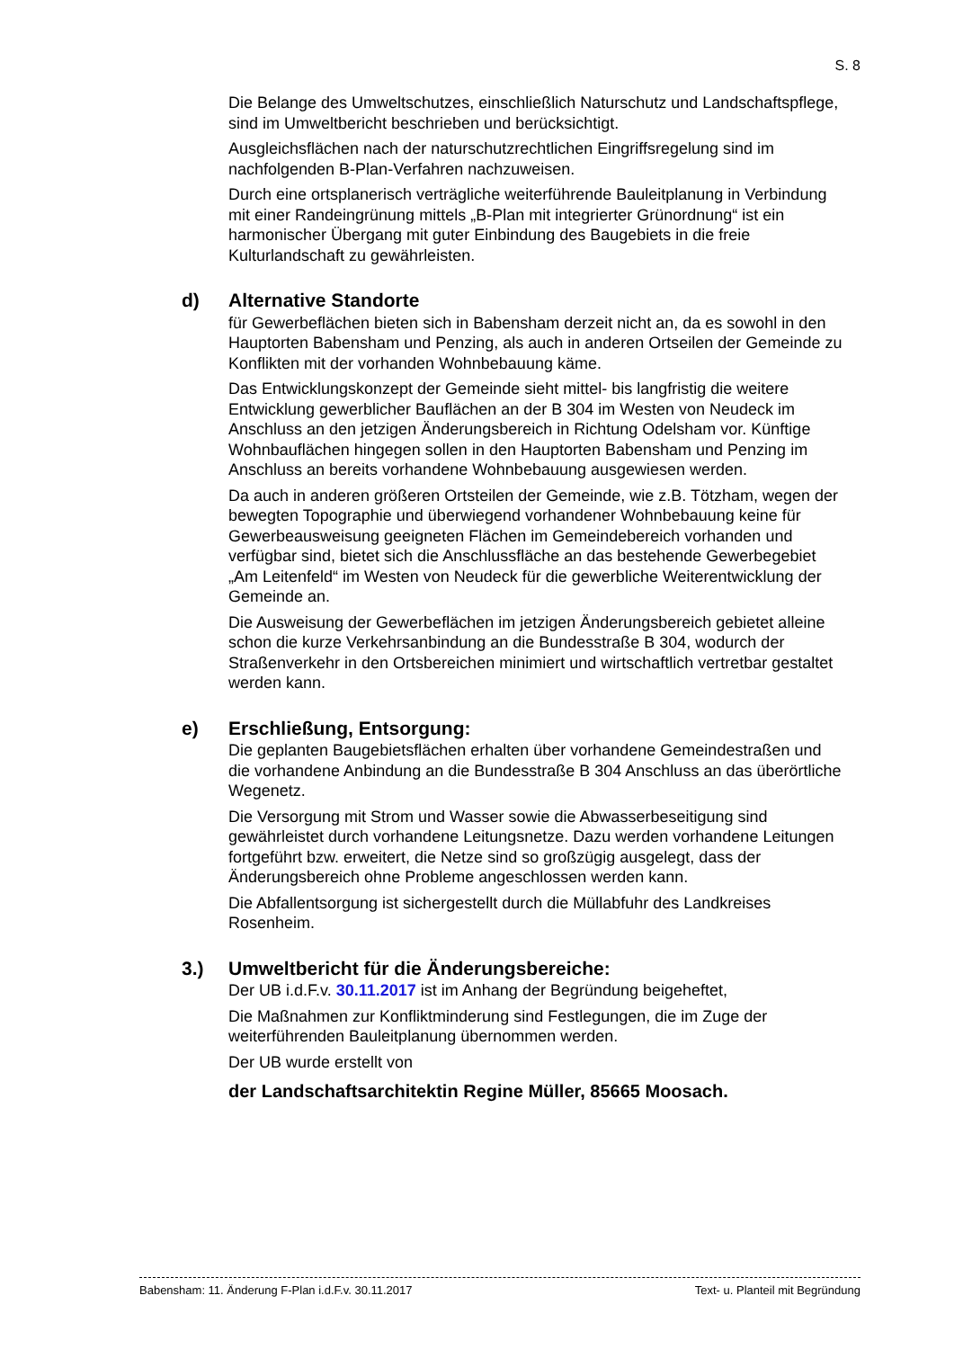S. 8
Die Belange des Umweltschutzes, einschließlich Naturschutz und Land­schaftspflege, sind im Umweltbericht beschrieben und berücksichtigt.
Ausgleichsflächen nach der naturschutzrechtlichen Eingriffsregelung sind im nachfolgenden B-Plan-Verfahren nachzuweisen.
Durch eine ortsplanerisch verträgliche weiterführende Bauleitplanung in Ver­bindung mit einer Randeingrünung mittels „B-Plan mit integrierter Grünord­nung“ ist ein harmonischer Übergang mit guter Einbindung des Baugebiets in die freie Kulturlandschaft zu gewährleisten.
d) Alternative Standorte
für Gewerbeflächen bieten sich in Babensham derzeit nicht an, da es sowohl in den Hauptorten Babensham und Penzing, als auch in anderen Ortseilen der Gemeinde zu Konflikten mit der vorhanden Wohnbebauung käme.
Das Entwicklungskonzept der Gemeinde sieht mittel- bis langfristig die weitere Entwicklung gewerblicher Bauflächen an der B 304 im Westen von Neudeck im Anschluss an den jetzigen Änderungsbereich in Richtung Odelsham vor. Künftige Wohnbauflächen hingegen sollen in den Hauptorten Babensham und Penzing im Anschluss an bereits vorhandene Wohnbebauung ausgewiesen werden.
Da auch in anderen größeren Ortsteilen der Gemeinde, wie z.B. Tötzham, wegen der bewegten Topographie und überwiegend vorhandener Wohnbe­bauung keine für Gewerbeausweisung geeigneten Flächen im Gemeindebe­reich vorhanden und verfügbar sind, bietet sich die Anschlussfläche an das bestehende Gewerbegebiet „Am Leitenfeld“ im Westen von Neudeck für die gewerbliche Weiterentwicklung der Gemeinde an.
Die Ausweisung der Gewerbeflächen im jetzigen Änderungsbereich gebietet alleine schon die kurze Verkehrsanbindung an die Bundesstraße B 304, wodurch der Straßenverkehr in den Ortsbereichen minimiert und wirtschaftlich vertretbar gestaltet werden kann.
e) Erschließung, Entsorgung:
Die geplanten Baugebietsflächen erhalten über vorhandene Gemeindestraßen und die vorhandene Anbindung an die Bundesstraße B 304 Anschluss an das überörtliche Wegenetz.
Die Versorgung mit Strom und Wasser sowie die Abwasserbeseitigung sind gewährleistet durch vorhandene Leitungsnetze. Dazu werden vorhandene Lei­tungen fortgeführt bzw. erweitert, die Netze sind so großzügig ausgelegt, dass der Änderungsbereich ohne Probleme angeschlossen werden kann.
Die Abfallentsorgung ist sichergestellt durch die Müllabfuhr des Landkreises Rosenheim.
3.) Umweltbericht für die Änderungsbereiche:
Der UB i.d.F.v. 30.11.2017 ist im Anhang der Begründung beigeheftet,
Die Maßnahmen zur Konfliktminderung sind Festlegungen, die im Zuge der weiterführenden Bauleitplanung übernommen werden.
Der UB wurde erstellt von
der Landschaftsarchitektin Regine Müller, 85665 Moosach.
Babensham: 11. Änderung F-Plan i.d.F.v. 30.11.2017 Text- u. Planteil mit Begründung